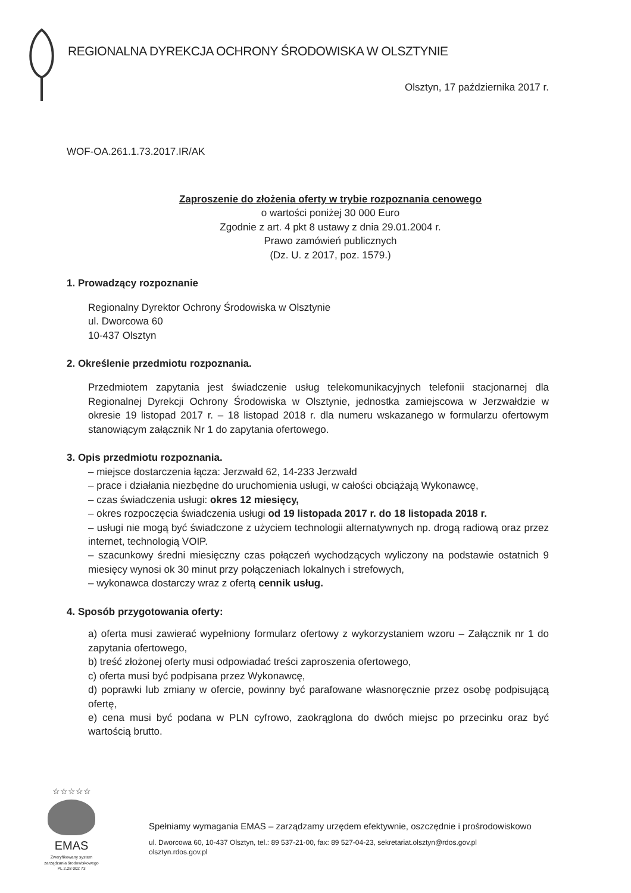REGIONALNA DYREKCJA OCHRONY ŚRODOWISKA W OLSZTYNIE
Olsztyn, 17 października 2017 r.
WOF-OA.261.1.73.2017.IR/AK
Zaproszenie do złożenia oferty w trybie rozpoznania cenowego
o wartości poniżej 30 000 Euro
Zgodnie z art. 4 pkt 8 ustawy z dnia 29.01.2004 r.
Prawo zamówień publicznych
(Dz. U. z 2017, poz. 1579.)
1. Prowadzący rozpoznanie
Regionalny Dyrektor Ochrony Środowiska w Olsztynie
ul. Dworcowa 60
10-437 Olsztyn
2. Określenie przedmiotu rozpoznania.
Przedmiotem zapytania jest świadczenie usług telekomunikacyjnych telefonii stacjonarnej dla Regionalnej Dyrekcji Ochrony Środowiska w Olsztynie, jednostka zamiejscowa w Jerzwałdzie w okresie 19 listopad 2017 r. – 18 listopad 2018 r. dla numeru wskazanego w formularzu ofertowym stanowiącym załącznik Nr 1 do zapytania ofertowego.
3. Opis przedmiotu rozpoznania.
– miejsce dostarczenia łącza: Jerzwałd 62, 14-233 Jerzwałd
– prace i działania niezbędne do uruchomienia usługi, w całości obciążają Wykonawcę,
– czas świadczenia usługi: okres 12 miesięcy,
– okres rozpoczęcia świadczenia usługi od 19 listopada 2017 r. do 18 listopada 2018 r.
– usługi nie mogą być świadczone z użyciem technologii alternatywnych np. drogą radiową oraz przez internet, technologią VOIP.
– szacunkowy średni miesięczny czas połączeń wychodzących wyliczony na podstawie ostatnich 9 miesięcy wynosi ok 30 minut przy połączeniach lokalnych i strefowych,
– wykonawca dostarczy wraz z ofertą cennik usług.
4. Sposób przygotowania oferty:
a) oferta musi zawierać wypełniony formularz ofertowy z wykorzystaniem wzoru – Załącznik nr 1 do zapytania ofertowego,
b) treść złożonej oferty musi odpowiadać treści zaproszenia ofertowego,
c) oferta musi być podpisana przez Wykonawcę,
d) poprawki lub zmiany w ofercie, powinny być parafowane własnoręcznie przez osobę podpisującą ofertę,
e) cena musi być podana w PLN cyfrowo, zaokrąglona do dwóch miejsc po przecinku oraz być wartością brutto.
☆☆☆☆☆
EMAS
Zweryfikowany system zarządzania środowiskowego PL 2.28 002 73
Spełniamy wymagania EMAS – zarządzamy urzędem efektywnie, oszczędnie i prośrodowiskowo
ul. Dworcowa 60, 10-437 Olsztyn, tel.: 89 537-21-00, fax: 89 527-04-23, sekretariat.olsztyn@rdos.gov.pl
olsztyn.rdos.gov.pl